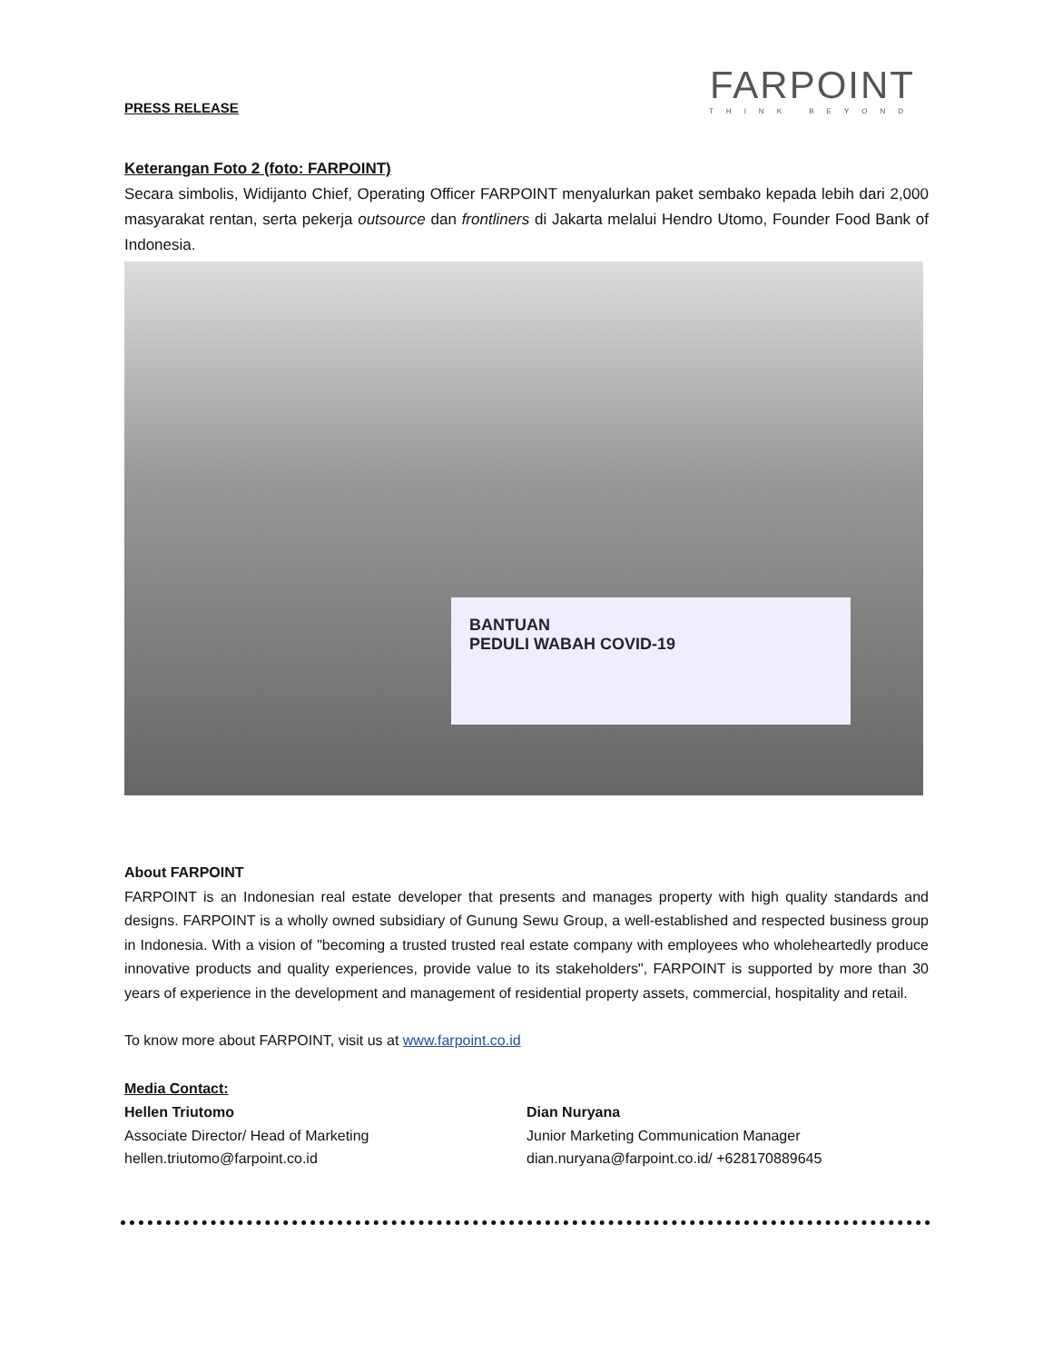PRESS RELEASE
FARPOINT
THINK BEYOND
Keterangan Foto 2 (foto: FARPOINT)
Secara simbolis, Widijanto Chief, Operating Officer FARPOINT menyalurkan paket sembako kepada lebih dari 2,000 masyarakat rentan, serta pekerja outsource dan frontliners di Jakarta melalui Hendro Utomo, Founder Food Bank of Indonesia.
BANTUAN
PEDULI WABAH COVID-19
About FARPOINT
FARPOINT is an Indonesian real estate developer that presents and manages property with high quality standards and designs. FARPOINT is a wholly owned subsidiary of Gunung Sewu Group, a well-established and respected business group in Indonesia. With a vision of "becoming a trusted trusted real estate company with employees who wholeheartedly produce innovative products and quality experiences, provide value to its stakeholders", FARPOINT is supported by more than 30 years of experience in the development and management of residential property assets, commercial, hospitality and retail.
To know more about FARPOINT, visit us at www.farpoint.co.id
Media Contact:
Hellen Triutomo
Associate Director/ Head of Marketing
hellen.triutomo@farpoint.co.id
Dian Nuryana
Junior Marketing Communication Manager
dian.nuryana@farpoint.co.id/ +628170889645